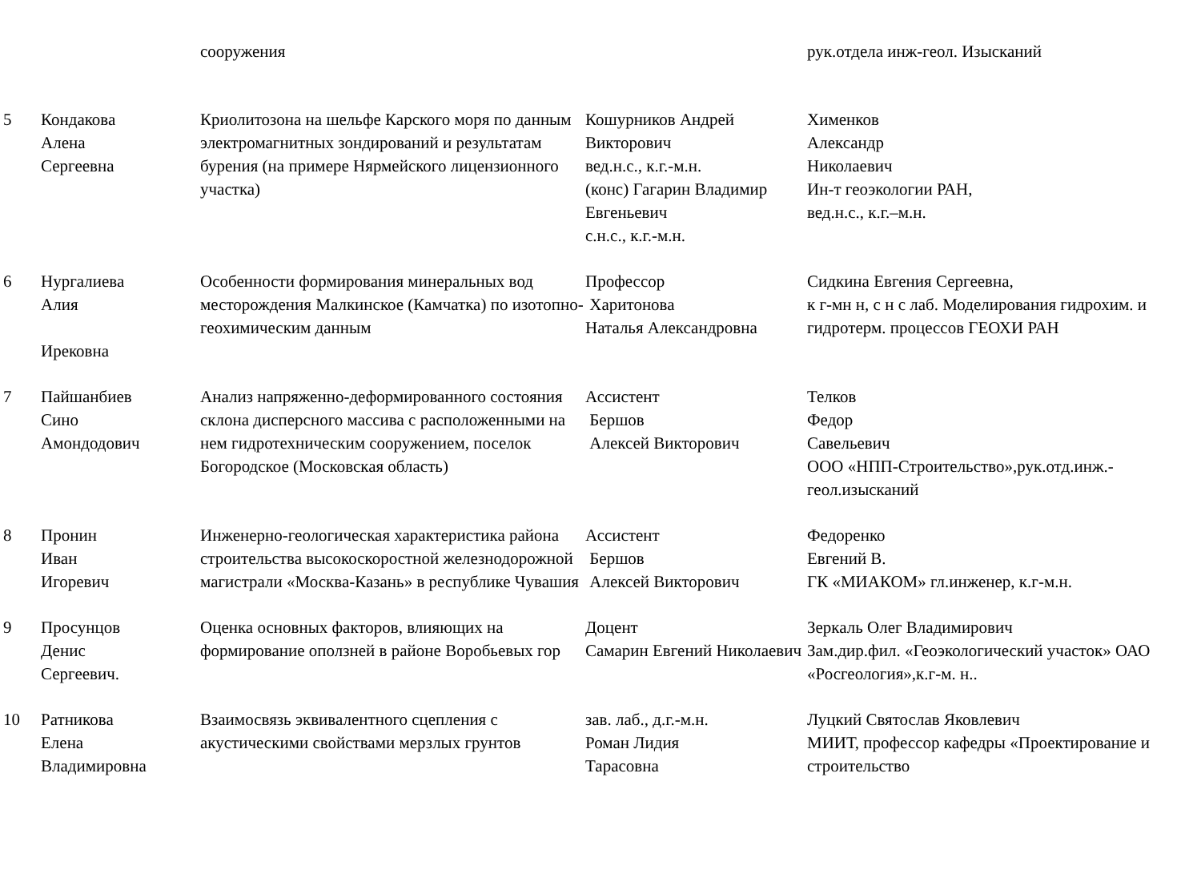| | | сооружения | | рук.отдела инж-геол. Изысканий |
| 5 | Кондакова Алена Сергеевна | Криолитозона на шельфе Карского моря по данным электромагнитных зондирований и результатам бурения (на примере Нярмейского лицензионного участка) | Кошурников Андрей Викторович вед.н.с., к.г.-м.н. (конс) Гагарин Владимир Евгеньевич с.н.с., к.г.-м.н. | Хименков Александр Николаевич Ин-т геоэкологии РАН, вед.н.с., к.г.–м.н. |
| 6 | Нургалиева Алия Ирековна | Особенности формирования минеральных вод месторождения Малкинское (Камчатка) по изотопно-геохимическим данным | Профессор Харитонова Наталья Александровна | Сидкина Евгения Сергеевна, к г-мн н, с н с лаб. Моделирования гидрохим. и гидротерм. процессов ГЕОХИ РАН |
| 7 | Пайшанбиев Сино Амондодович | Анализ напряженно-деформированного состояния склона дисперсного массива с расположенными на нем гидротехническим сооружением, поселок Богородское (Московская область) | Ассистент Бершов Алексей Викторович | Телков Федор Савельевич ООО «НПП-Строительство»,рук.отд.инж.-геол.изысканий |
| 8 | Пронин Иван Игоревич | Инженерно-геологическая характеристика района строительства высокоскоростной железнодорожной магистрали «Москва-Казань» в республике Чувашия | Ассистент Бершов Алексей Викторович | Федоренко Евгений В. ГК «МИАКОМ» гл.инженер, к.г-м.н. |
| 9 | Просунцов Денис Сергеевич. | Оценка основных факторов, влияющих на формирование оползней в районе Воробьевых гор | Доцент Самарин Евгений Николаевич | Зеркаль Олег Владимирович Зам.дир.фил. «Геоэкологический участок» ОАО «Росгеология»,к.г-м. н.. |
| 10 | Ратникова Елена Владимировна | Взаимосвязь эквивалентного сцепления с акустическими свойствами мерзлых грунтов | зав. лаб., д.г.-м.н. Роман Лидия Тарасовна | Луцкий Святослав Яковлевич МИИТ, профессор кафедры «Проектирование и строительство |